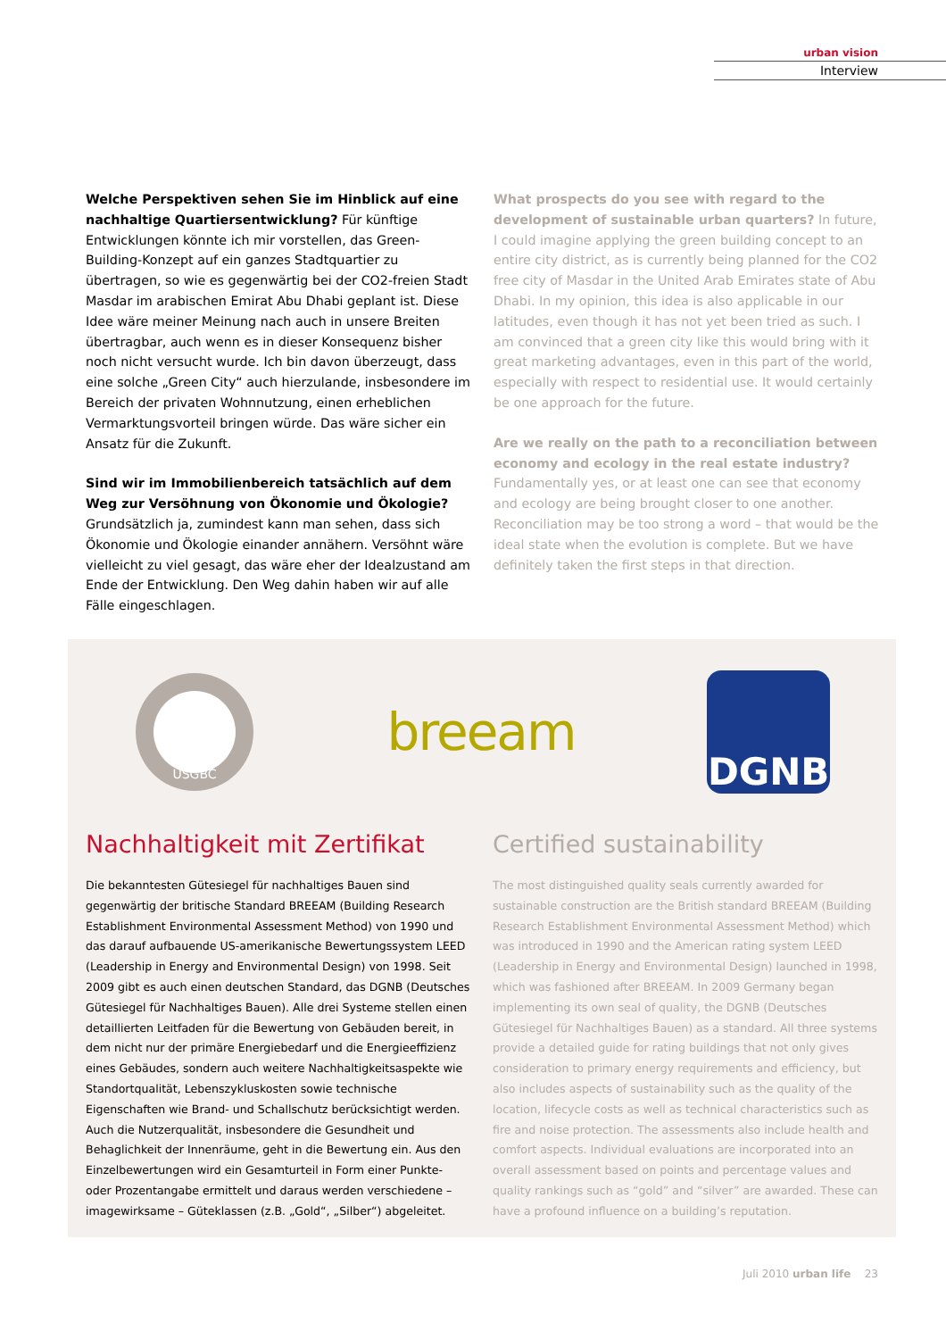urban vision
Interview
Welche Perspektiven sehen Sie im Hinblick auf eine nachhaltige Quartiersentwicklung? Für künftige Entwicklungen könnte ich mir vorstellen, das Green-Building-Konzept auf ein ganzes Stadtquartier zu übertragen, so wie es gegenwärtig bei der CO2-freien Stadt Masdar im arabischen Emirat Abu Dhabi geplant ist. Diese Idee wäre meiner Meinung nach auch in unsere Breiten übertragbar, auch wenn es in dieser Konsequenz bisher noch nicht versucht wurde. Ich bin davon überzeugt, dass eine solche „Green City“ auch hierzulande, insbesondere im Bereich der privaten Wohnnutzung, einen erheblichen Vermarktungsvorteil bringen würde. Das wäre sicher ein Ansatz für die Zukunft.
Sind wir im Immobilienbereich tatsächlich auf dem Weg zur Versöhnung von Ökonomie und Ökologie? Grundsätzlich ja, zumindest kann man sehen, dass sich Ökonomie und Ökologie einander annähern. Versöhnt wäre vielleicht zu viel gesagt, das wäre eher der Idealzustand am Ende der Entwicklung. Den Weg dahin haben wir auf alle Fälle eingeschlagen.
What prospects do you see with regard to the development of sustainable urban quarters? In future, I could imagine applying the green building concept to an entire city district, as is currently being planned for the CO2 free city of Masdar in the United Arab Emirates state of Abu Dhabi. In my opinion, this idea is also applicable in our latitudes, even though it has not yet been tried as such. I am convinced that a green city like this would bring with it great marketing advantages, even in this part of the world, especially with respect to residential use. It would certainly be one approach for the future.
Are we really on the path to a reconciliation between economy and ecology in the real estate industry? Fundamentally yes, or at least one can see that economy and ecology are being brought closer to one another. Reconciliation may be too strong a word – that would be the ideal state when the evolution is complete. But we have definitely taken the first steps in that direction.
USGBC
breeam
DGNB
Nachhaltigkeit mit Zertifikat
Die bekanntesten Gütesiegel für nachhaltiges Bauen sind gegenwärtig der britische Standard BREEAM (Building Research Establishment Environmental Assessment Method) von 1990 und das darauf aufbauende US-amerikanische Bewertungssystem LEED (Leadership in Energy and Environmental Design) von 1998. Seit 2009 gibt es auch einen deutschen Standard, das DGNB (Deutsches Gütesiegel für Nachhaltiges Bauen). Alle drei Systeme stellen einen detaillierten Leitfaden für die Bewertung von Gebäuden bereit, in dem nicht nur der primäre Energiebedarf und die Energieeffizienz eines Gebäudes, sondern auch weitere Nachhaltigkeitsaspekte wie Standortqualität, Lebenszykluskosten sowie technische Eigenschaften wie Brand- und Schallschutz berücksichtigt werden. Auch die Nutzerqualität, insbesondere die Gesundheit und Behaglichkeit der Innenräume, geht in die Bewertung ein. Aus den Einzelbewertungen wird ein Gesamturteil in Form einer Punkte- oder Prozentangabe ermittelt und daraus werden verschiedene – imagewirksame – Güteklassen (z.B. „Gold“, „Silber“) abgeleitet.
Certified sustainability
The most distinguished quality seals currently awarded for sustainable construction are the British standard BREEAM (Building Research Establishment Environmental Assessment Method) which was introduced in 1990 and the American rating system LEED (Leadership in Energy and Environmental Design) launched in 1998, which was fashioned after BREEAM. In 2009 Germany began implementing its own seal of quality, the DGNB (Deutsches Gütesiegel für Nachhaltiges Bauen) as a standard. All three systems provide a detailed guide for rating buildings that not only gives consideration to primary energy requirements and efficiency, but also includes aspects of sustainability such as the quality of the location, lifecycle costs as well as technical characteristics such as fire and noise protection. The assessments also include health and comfort aspects. Individual evaluations are incorporated into an overall assessment based on points and percentage values and quality rankings such as “gold” and “silver” are awarded. These can have a profound influence on a building’s reputation.
Juli 2010 urban life 23